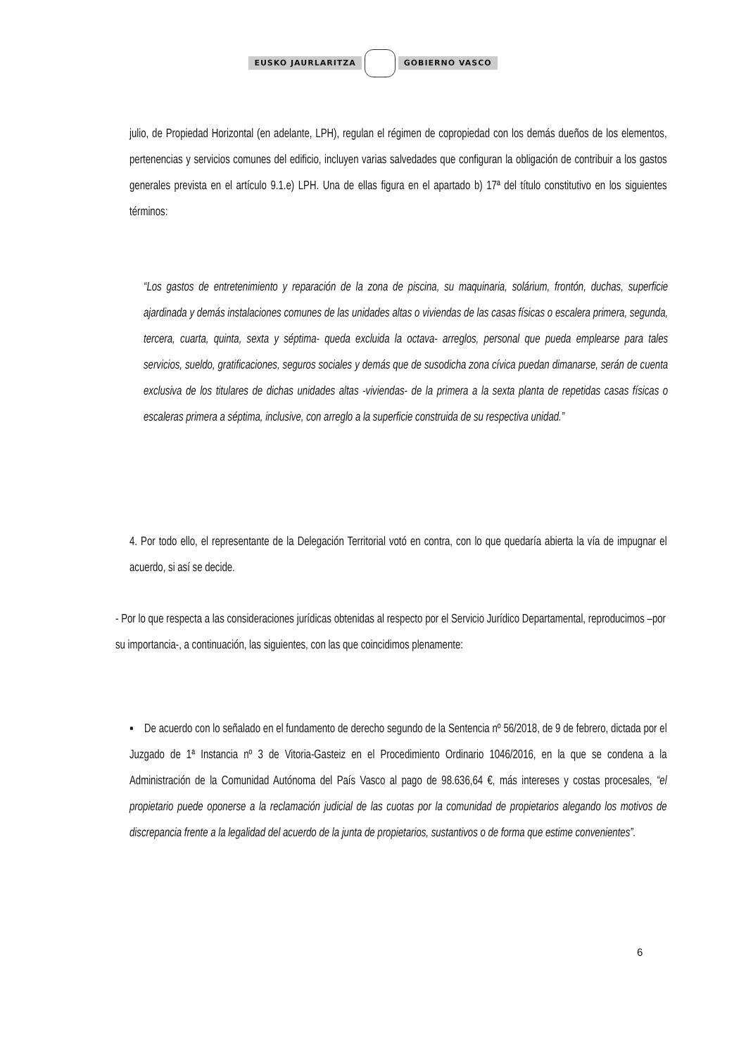EUSKO JAURLARITZA GOBIERNO VASCO
julio, de Propiedad Horizontal (en adelante, LPH), regulan el régimen de copropiedad con los demás dueños de los elementos, pertenencias y servicios comunes del edificio, incluyen varias salvedades que configuran la obligación de contribuir a los gastos generales prevista en el artículo 9.1.e) LPH. Una de ellas figura en el apartado b) 17ª del título constitutivo en los siguientes términos:
“Los gastos de entretenimiento y reparación de la zona de piscina, su maquinaria, solárium, frontón, duchas, superficie ajardinada y demás instalaciones comunes de las unidades altas o viviendas de las casas físicas o escalera primera, segunda, tercera, cuarta, quinta, sexta y séptima- queda excluida la octava- arreglos, personal que pueda emplearse para tales servicios, sueldo, gratificaciones, seguros sociales y demás que de susodicha zona cívica puedan dimanarse, serán de cuenta exclusiva de los titulares de dichas unidades altas -viviendas- de la primera a la sexta planta de repetidas casas físicas o escaleras primera a séptima, inclusive, con arreglo a la superficie construida de su respectiva unidad.”
4. Por todo ello, el representante de la Delegación Territorial votó en contra, con lo que quedaría abierta la vía de impugnar el acuerdo, si así se decide.
- Por lo que respecta a las consideraciones jurídicas obtenidas al respecto por el Servicio Jurídico Departamental, reproducimos –por su importancia-, a continuación, las siguientes, con las que coincidimos plenamente:
▪ De acuerdo con lo señalado en el fundamento de derecho segundo de la Sentencia nº 56/2018, de 9 de febrero, dictada por el Juzgado de 1ª Instancia nº 3 de Vitoria-Gasteiz en el Procedimiento Ordinario 1046/2016, en la que se condena a la Administración de la Comunidad Autónoma del País Vasco al pago de 98.636,64 €, más intereses y costas procesales, “el propietario puede oponerse a la reclamación judicial de las cuotas por la comunidad de propietarios alegando los motivos de discrepancia frente a la legalidad del acuerdo de la junta de propietarios, sustantivos o de forma que estime convenientes”.
6